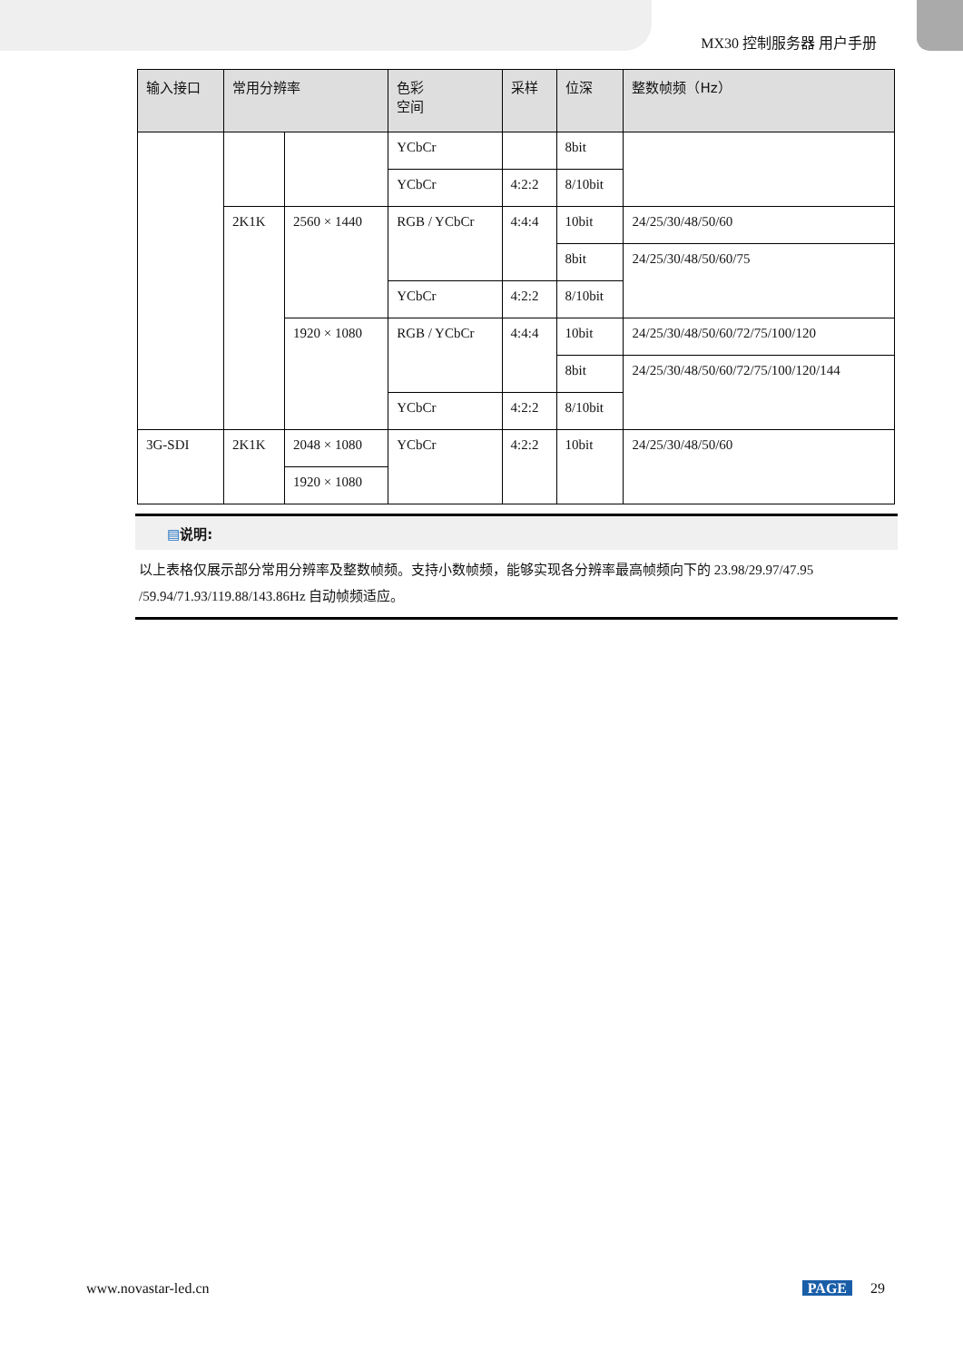MX30 控制服务器 用户手册
| 输入接口 | 常用分辨率 | | 色彩 空间 | 采样 | 位深 | 整数帧频（Hz） |
| --- | --- | --- | --- | --- | --- | --- |
| | | | YCbCr | | 8bit | |
| | | | YCbCr | 4:2:2 | 8/10bit | |
| | 2K1K | 2560 × 1440 | RGB / YCbCr | 4:4:4 | 10bit | 24/25/30/48/50/60 |
| | | | | | 8bit | 24/25/30/48/50/60/75 |
| | | | YCbCr | 4:2:2 | 8/10bit | |
| | | 1920 × 1080 | RGB / YCbCr | 4:4:4 | 10bit | 24/25/30/48/50/60/72/75/100/120 |
| | | | | | 8bit | 24/25/30/48/50/60/72/75/100/120/144 |
| | | | YCbCr | 4:2:2 | 8/10bit | |
| 3G-SDI | 2K1K | 2048 × 1080 | YCbCr | 4:2:2 | 10bit | 24/25/30/48/50/60 |
| | | 1920 × 1080 | | | | |
▤说明:
以上表格仅展示部分常用分辨率及整数帧频。支持小数帧频，能够实现各分辨率最高帧频向下的 23.98/29.97/47.95 /59.94/71.93/119.88/143.86Hz 自动帧频适应。
www.novastar-led.cn PAGE 29